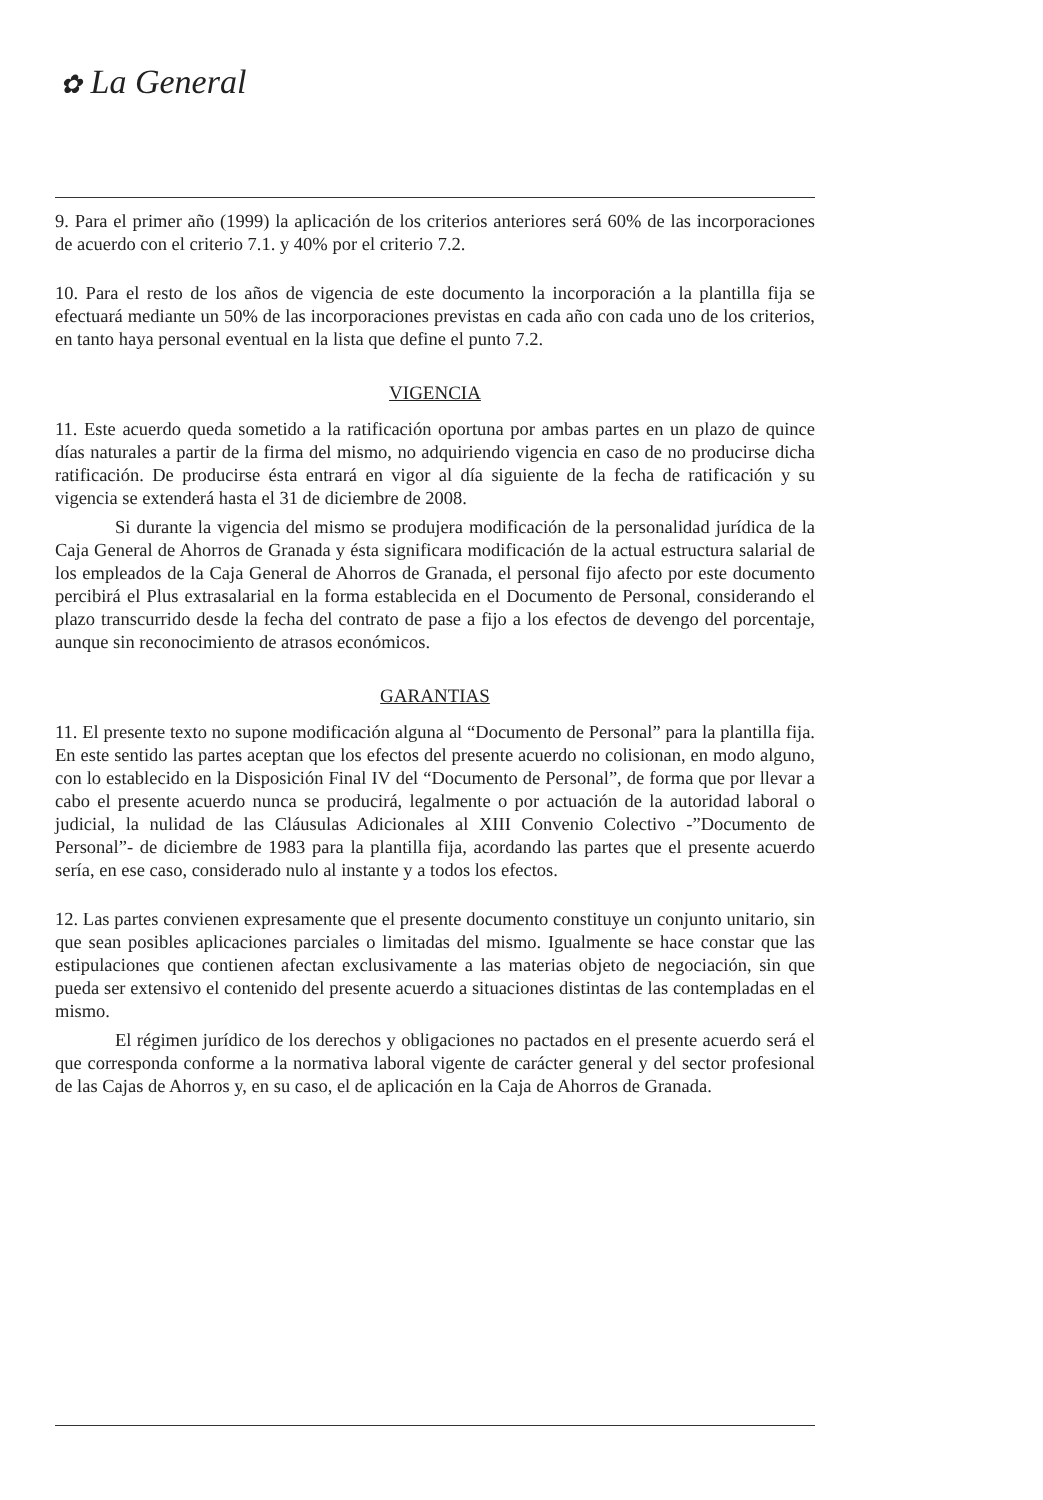✿ La General
9. Para el primer año (1999) la aplicación de los criterios anteriores será 60% de las incorporaciones de acuerdo con el criterio 7.1. y 40% por el criterio 7.2.
10. Para el resto de los años de vigencia de este documento la incorporación a la plantilla fija se efectuará mediante un 50% de las incorporaciones previstas en cada año con cada uno de los criterios, en tanto haya personal eventual en la lista que define el punto 7.2.
VIGENCIA
11. Este acuerdo queda sometido a la ratificación oportuna por ambas partes en un plazo de quince días naturales a partir de la firma del mismo, no adquiriendo vigencia en caso de no producirse dicha ratificación. De producirse ésta entrará en vigor al día siguiente de la fecha de ratificación y su vigencia se extenderá hasta el 31 de diciembre de 2008.
Si durante la vigencia del mismo se produjera modificación de la personalidad jurídica de la Caja General de Ahorros de Granada y ésta significara modificación de la actual estructura salarial de los empleados de la Caja General de Ahorros de Granada, el personal fijo afecto por este documento percibirá el Plus extrasalarial en la forma establecida en el Documento de Personal, considerando el plazo transcurrido desde la fecha del contrato de pase a fijo a los efectos de devengo del porcentaje, aunque sin reconocimiento de atrasos económicos.
GARANTIAS
11. El presente texto no supone modificación alguna al “Documento de Personal” para la plantilla fija. En este sentido las partes aceptan que los efectos del presente acuerdo no colisionan, en modo alguno, con lo establecido en la Disposición Final IV del “Documento de Personal”, de forma que por llevar a cabo el presente acuerdo nunca se producirá, legalmente o por actuación de la autoridad laboral o judicial, la nulidad de las Cláusulas Adicionales al XIII Convenio Colectivo -”Documento de Personal”- de diciembre de 1983 para la plantilla fija, acordando las partes que el presente acuerdo sería, en ese caso, considerado nulo al instante y a todos los efectos.
12. Las partes convienen expresamente que el presente documento constituye un conjunto unitario, sin que sean posibles aplicaciones parciales o limitadas del mismo. Igualmente se hace constar que las estipulaciones que contienen afectan exclusivamente a las materias objeto de negociación, sin que pueda ser extensivo el contenido del presente acuerdo a situaciones distintas de las contempladas en el mismo.
El régimen jurídico de los derechos y obligaciones no pactados en el presente acuerdo será el que corresponda conforme a la normativa laboral vigente de carácter general y del sector profesional de las Cajas de Ahorros y, en su caso, el de aplicación en la Caja de Ahorros de Granada.